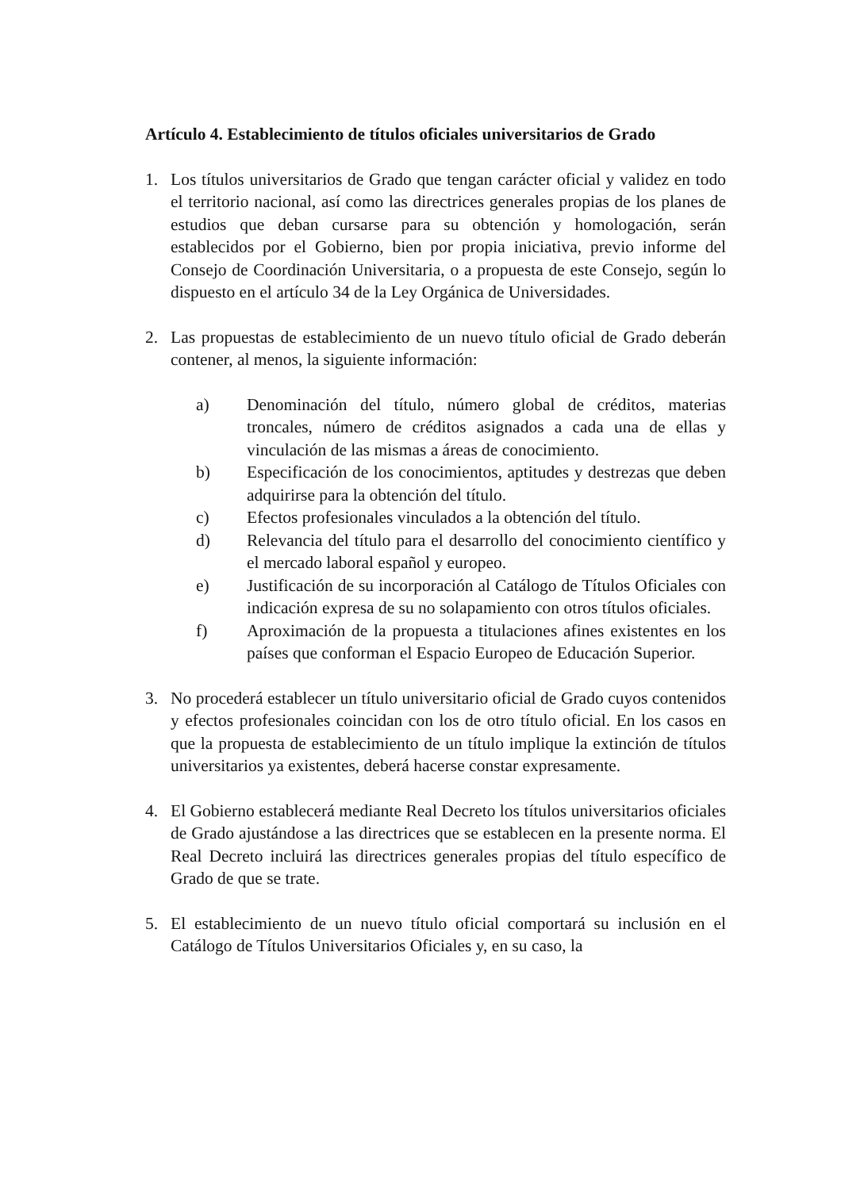Artículo 4. Establecimiento de títulos oficiales universitarios de Grado
1. Los títulos universitarios de Grado que tengan carácter oficial y validez en todo el territorio nacional, así como las directrices generales propias de los planes de estudios que deban cursarse para su obtención y homologación, serán establecidos por el Gobierno, bien por propia iniciativa, previo informe del Consejo de Coordinación Universitaria, o a propuesta de este Consejo, según lo dispuesto en el artículo 34 de la Ley Orgánica de Universidades.
2. Las propuestas de establecimiento de un nuevo título oficial de Grado deberán contener, al menos, la siguiente información:
a) Denominación del título, número global de créditos, materias troncales, número de créditos asignados a cada una de ellas y vinculación de las mismas a áreas de conocimiento.
b) Especificación de los conocimientos, aptitudes y destrezas que deben adquirirse para la obtención del título.
c) Efectos profesionales vinculados a la obtención del título.
d) Relevancia del título para el desarrollo del conocimiento científico y el mercado laboral español y europeo.
e) Justificación de su incorporación al Catálogo de Títulos Oficiales con indicación expresa de su no solapamiento con otros títulos oficiales.
f) Aproximación de la propuesta a titulaciones afines existentes en los países que conforman el Espacio Europeo de Educación Superior.
3. No procederá establecer un título universitario oficial de Grado cuyos contenidos y efectos profesionales coincidan con los de otro título oficial. En los casos en que la propuesta de establecimiento de un título implique la extinción de títulos universitarios ya existentes, deberá hacerse constar expresamente.
4. El Gobierno establecerá mediante Real Decreto los títulos universitarios oficiales de Grado ajustándose a las directrices que se establecen en la presente norma. El Real Decreto incluirá las directrices generales propias del título específico de Grado de que se trate.
5. El establecimiento de un nuevo título oficial comportará su inclusión en el Catálogo de Títulos Universitarios Oficiales y, en su caso, la